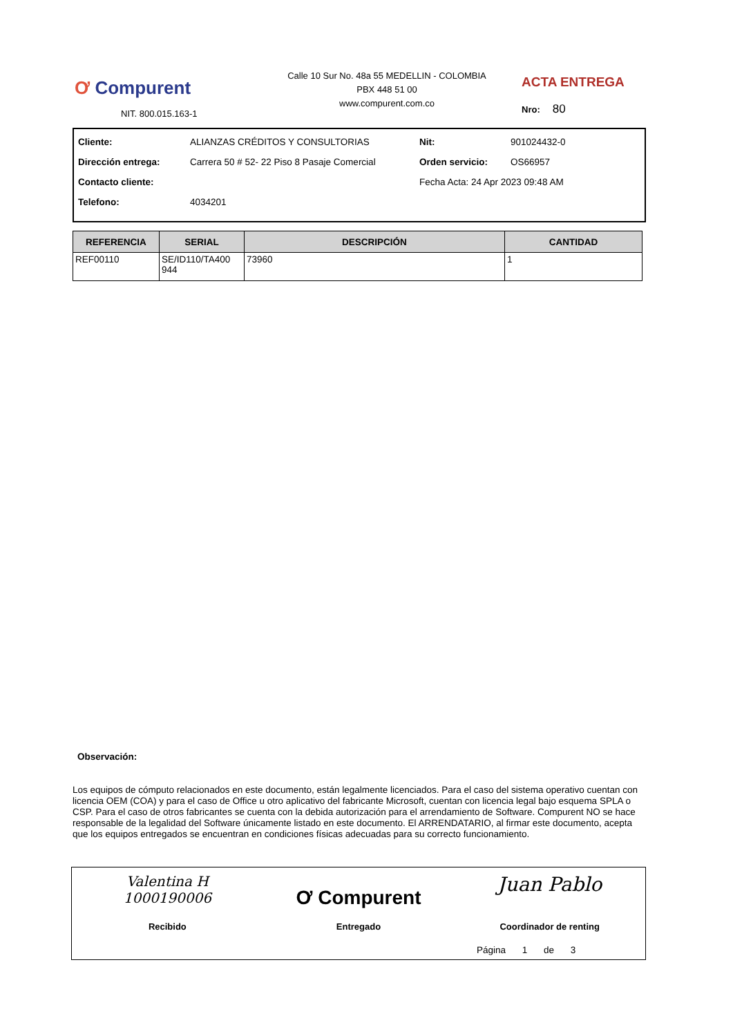Ơ Compurent
NIT. 800.015.163-1
Calle 10 Sur No. 48a 55 MEDELLIN - COLOMBIA
PBX 448 51 00
www.compurent.com.co
ACTA ENTREGA
Nro: 80
| Cliente: | ALIANZAS CRÉDITOS Y CONSULTORIAS | Nit: | 901024432-0 |
| Dirección entrega: | Carrera 50 # 52- 22 Piso 8 Pasaje Comercial | Orden servicio: | OS66957 |
| Contacto cliente: | | Fecha Acta: 24 Apr 2023 09:48 AM | |
| Telefono: | 4034201 | | |
| REFERENCIA | SERIAL | DESCRIPCIÓN | CANTIDAD |
| --- | --- | --- | --- |
| REF00110 | SE/ID110/TA400 944 | 73960 | 1 |
Observación:
Los equipos de cómputo relacionados en este documento, están legalmente licenciados. Para el caso del sistema operativo cuentan con licencia OEM (COA) y para el caso de Office u otro aplicativo del fabricante Microsoft, cuentan con licencia legal bajo esquema SPLA o CSP. Para el caso de otros fabricantes se cuenta con la debida autorización para el arrendamiento de Software. Compurent NO se hace responsable de la legalidad del Software únicamente listado en este documento. El ARRENDATARIO, al firmar este documento, acepta que los equipos entregados se encuentran en condiciones físicas adecuadas para su correcto funcionamiento.
Valentina H
1000190006
Recibido
Ơ Compurent
Entregado
Juan Pablo
Coordinador de renting
Página 1 de 3